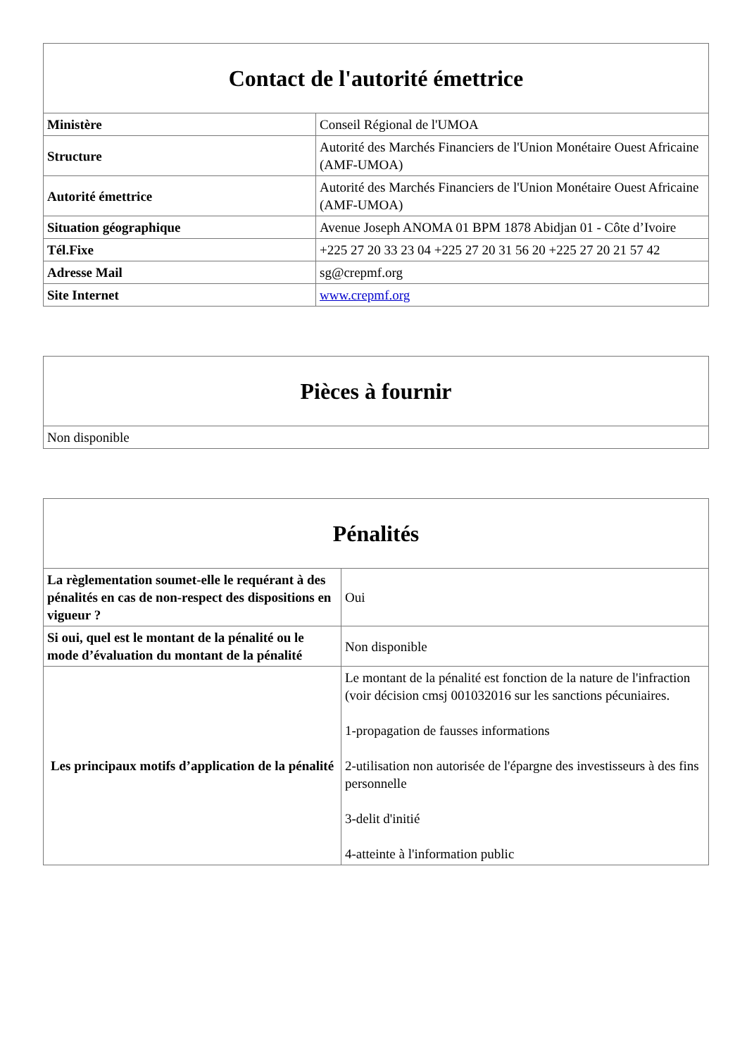| Contact de l'autorité émettrice | |
| --- | --- |
| Ministère | Conseil Régional de l'UMOA |
| Structure | Autorité des Marchés Financiers de l'Union Monétaire Ouest Africaine (AMF-UMOA) |
| Autorité émettrice | Autorité des Marchés Financiers de l'Union Monétaire Ouest Africaine (AMF-UMOA) |
| Situation géographique | Avenue Joseph ANOMA 01 BPM 1878 Abidjan 01 - Côte d’Ivoire |
| Tél.Fixe | +225 27 20 33 23 04 +225 27 20 31 56 20 +225 27 20 21 57 42 |
| Adresse Mail | sg@crepmf.org |
| Site Internet | www.crepmf.org |
| Pièces à fournir |
| --- |
| Non disponible |
| Pénalités | |
| --- | --- |
| La règlementation soumet-elle le requérant à des pénalités en cas de non-respect des dispositions en vigueur ? | Oui |
| Si oui, quel est le montant de la pénalité ou le mode d’évaluation du montant de la pénalité | Non disponible |
| Les principaux motifs d’application de la pénalité | Le montant de la pénalité est fonction de la nature de l'infraction (voir décision cmsj 001032016 sur les sanctions pécuniaires. 1-propagation de fausses informations 2-utilisation non autorisée de l'épargne des investisseurs à des fins personnelle 3-delit d'initié 4-atteinte à l'information public |